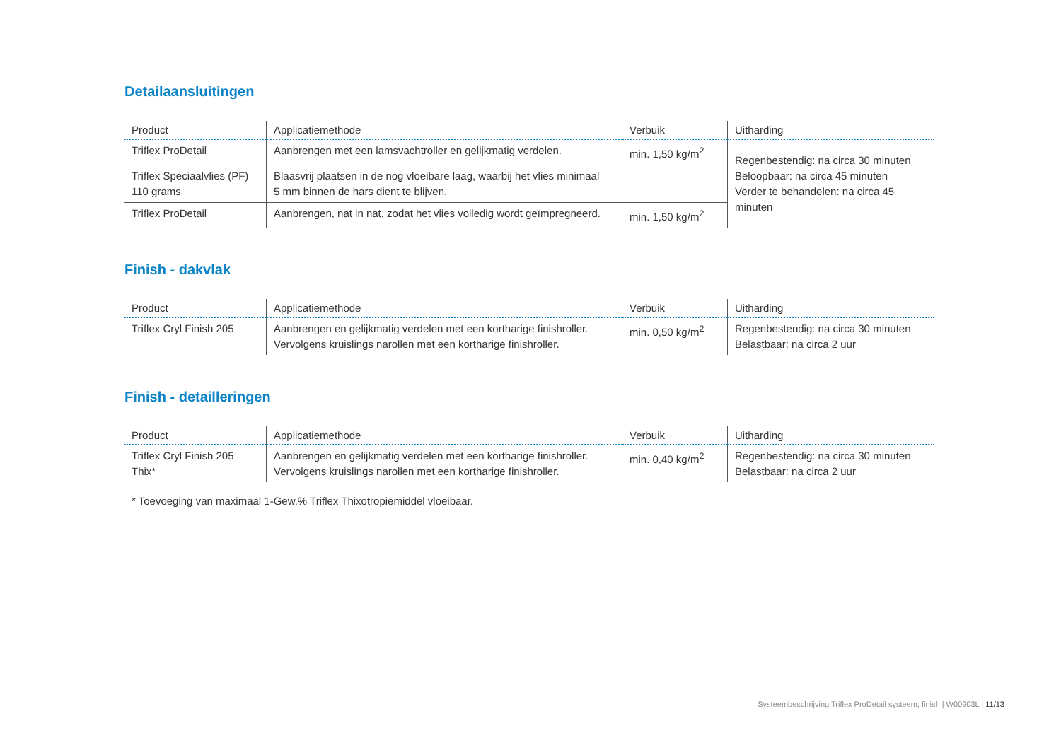Detailaansluitingen
| Product | Applicatiemethode | Verbuik | Uitharding |
| --- | --- | --- | --- |
| Triflex ProDetail | Aanbrengen met een lamsvachtroller en gelijkmatig verdelen. | min. 1,50 kg/m<sup>2</sup> | Regenbestendig: na circa 30 minuten Beloopbaar: na circa 45 minuten Verder te behandelen: na circa 45 minuten |
| Triflex Speciaalvlies (PF) 110 grams | Blaasvrij plaatsen in de nog vloeibare laag, waarbij het vlies minimaal 5 mm binnen de hars dient te blijven. | | |
| Triflex ProDetail | Aanbrengen, nat in nat, zodat het vlies volledig wordt geïmpregneerd. | min. 1,50 kg/m<sup>2</sup> | |
Finish - dakvlak
| Product | Applicatiemethode | Verbuik | Uitharding |
| --- | --- | --- | --- |
| Triflex Cryl Finish 205 | Aanbrengen en gelijkmatig verdelen met een kortharige finishroller. Vervolgens kruislings narollen met een kortharige finishroller. | min. 0,50 kg/m<sup>2</sup> | Regenbestendig: na circa 30 minuten Belastbaar: na circa 2 uur |
Finish - detailleringen
| Product | Applicatiemethode | Verbuik | Uitharding |
| --- | --- | --- | --- |
| Triflex Cryl Finish 205 Thix* | Aanbrengen en gelijkmatig verdelen met een kortharige finishroller. Vervolgens kruislings narollen met een kortharige finishroller. | min. 0,40 kg/m<sup>2</sup> | Regenbestendig: na circa 30 minuten Belastbaar: na circa 2 uur |
* Toevoeging van maximaal 1-Gew.% Triflex Thixotropiemiddel vloeibaar.
Systeembeschrijving Triflex ProDetail systeem, finish | W00903L | 11/13